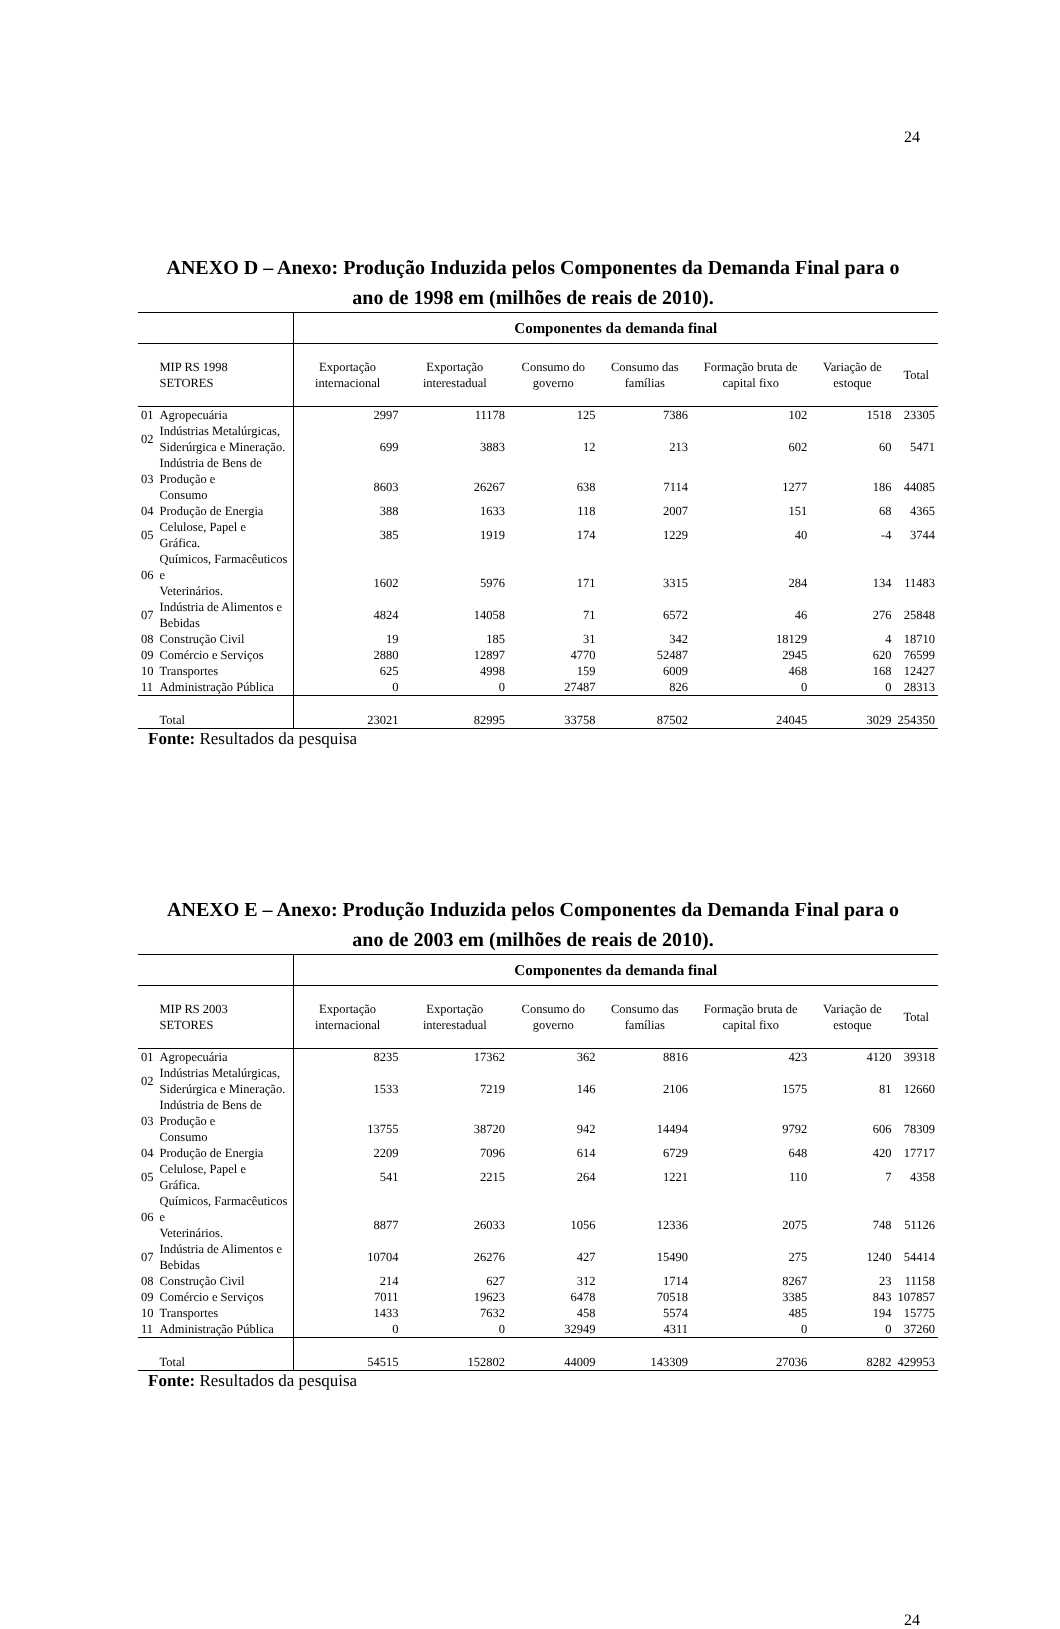24
ANEXO D – Anexo: Produção Induzida pelos Componentes da Demanda Final para o
ano de 1998 em (milhões de reais de 2010).
| | | Componentes da demanda final | | | | | | |
| | MIP RS 1998 SETORES | Exportação internacional | Exportação interestadual | Consumo do governo | Consumo das famílias | Formação bruta de capital fixo | Variação de estoque | Total |
| 01 | Agropecuária | 2997 | 11178 | 125 | 7386 | 102 | 1518 | 23305 |
| 02 | Indústrias Metalúrgicas, Siderúrgica e Mineração. | 699 | 3883 | 12 | 213 | 602 | 60 | 5471 |
| 03 | Indústria de Bens de Produção e Consumo | 8603 | 26267 | 638 | 7114 | 1277 | 186 | 44085 |
| 04 | Produção de Energia | 388 | 1633 | 118 | 2007 | 151 | 68 | 4365 |
| 05 | Celulose, Papel e Gráfica. | 385 | 1919 | 174 | 1229 | 40 | -4 | 3744 |
| 06 | Químicos, Farmacêuticos e Veterinários. | 1602 | 5976 | 171 | 3315 | 284 | 134 | 11483 |
| 07 | Indústria de Alimentos e Bebidas | 4824 | 14058 | 71 | 6572 | 46 | 276 | 25848 |
| 08 | Construção Civil | 19 | 185 | 31 | 342 | 18129 | 4 | 18710 |
| 09 | Comércio e Serviços | 2880 | 12897 | 4770 | 52487 | 2945 | 620 | 76599 |
| 10 | Transportes | 625 | 4998 | 159 | 6009 | 468 | 168 | 12427 |
| 11 | Administração Pública | 0 | 0 | 27487 | 826 | 0 | 0 | 28313 |
| | Total | 23021 | 82995 | 33758 | 87502 | 24045 | 3029 | 254350 |
Fonte: Resultados da pesquisa
ANEXO E – Anexo: Produção Induzida pelos Componentes da Demanda Final para o
ano de 2003 em (milhões de reais de 2010).
| | | Componentes da demanda final | | | | | | |
| | MIP RS 2003 SETORES | Exportação internacional | Exportação interestadual | Consumo do governo | Consumo das famílias | Formação bruta de capital fixo | Variação de estoque | Total |
| 01 | Agropecuária | 8235 | 17362 | 362 | 8816 | 423 | 4120 | 39318 |
| 02 | Indústrias Metalúrgicas, Siderúrgica e Mineração. | 1533 | 7219 | 146 | 2106 | 1575 | 81 | 12660 |
| 03 | Indústria de Bens de Produção e Consumo | 13755 | 38720 | 942 | 14494 | 9792 | 606 | 78309 |
| 04 | Produção de Energia | 2209 | 7096 | 614 | 6729 | 648 | 420 | 17717 |
| 05 | Celulose, Papel e Gráfica. | 541 | 2215 | 264 | 1221 | 110 | 7 | 4358 |
| 06 | Químicos, Farmacêuticos e Veterinários. | 8877 | 26033 | 1056 | 12336 | 2075 | 748 | 51126 |
| 07 | Indústria de Alimentos e Bebidas | 10704 | 26276 | 427 | 15490 | 275 | 1240 | 54414 |
| 08 | Construção Civil | 214 | 627 | 312 | 1714 | 8267 | 23 | 11158 |
| 09 | Comércio e Serviços | 7011 | 19623 | 6478 | 70518 | 3385 | 843 | 107857 |
| 10 | Transportes | 1433 | 7632 | 458 | 5574 | 485 | 194 | 15775 |
| 11 | Administração Pública | 0 | 0 | 32949 | 4311 | 0 | 0 | 37260 |
| | Total | 54515 | 152802 | 44009 | 143309 | 27036 | 8282 | 429953 |
Fonte: Resultados da pesquisa
24